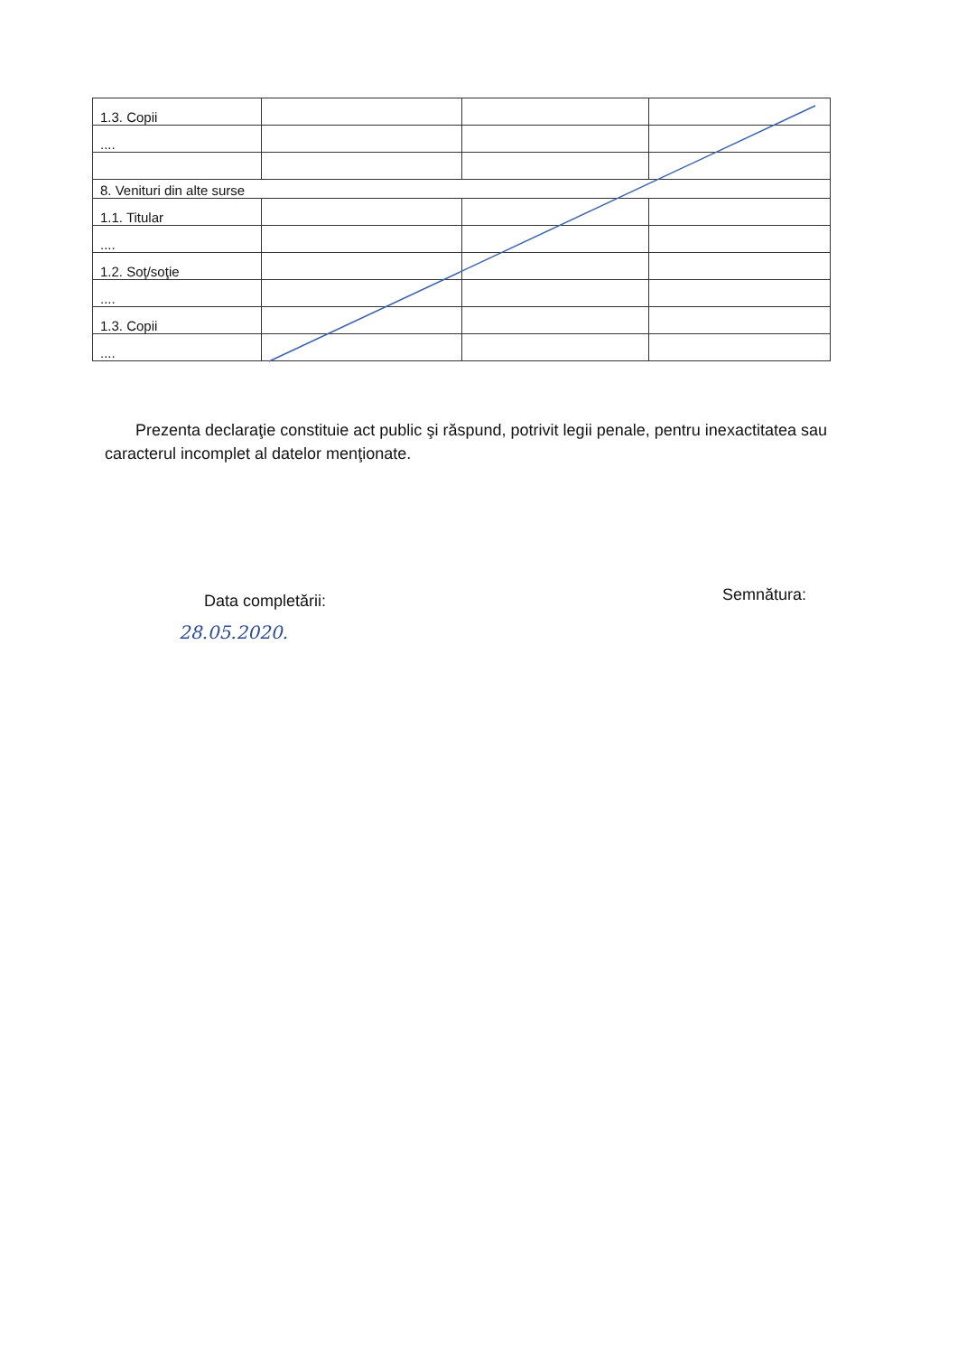| 1.3. Copii | | | |
| .... | | | |
| 8. Venituri din alte surse | | | |
| 1.1. Titular | | | |
| .... | | | |
| 1.2. Soţ/soţie | | | |
| .... | | | |
| 1.3. Copii | | | |
| .... | | | |
Prezenta declaraţie constituie act public şi răspund, potrivit legii penale, pentru inexactitatea sau caracterul incomplet al datelor menţionate.
Data completării: Semnătura:
28.05.2020.